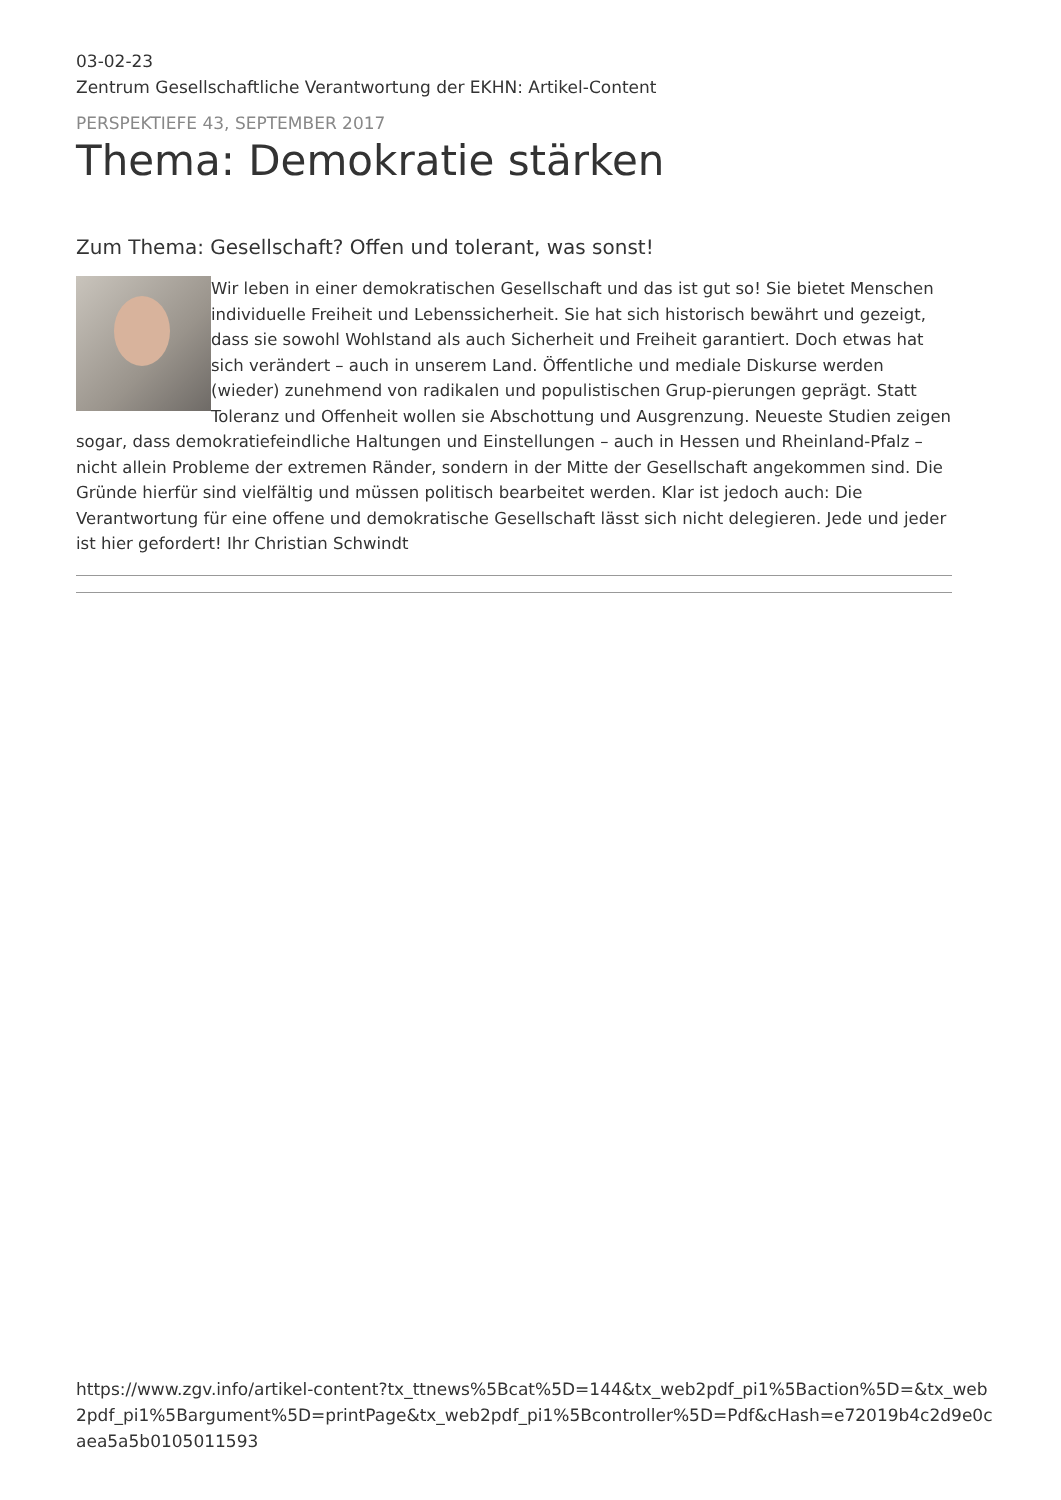03-02-23
Zentrum Gesellschaftliche Verantwortung der EKHN: Artikel-Content
PERSPEKTIEFE 43, SEPTEMBER 2017
Thema: Demokratie stärken
Zum Thema: Gesellschaft? Offen und tolerant, was sonst!
Wir leben in einer demokratischen Gesellschaft und das ist gut so! Sie bietet Menschen individuelle Freiheit und Lebenssicherheit. Sie hat sich historisch bewährt und gezeigt, dass sie sowohl Wohlstand als auch Sicherheit und Freiheit garantiert. Doch etwas hat sich verändert – auch in unserem Land. Öffentliche und mediale Diskurse werden (wieder) zunehmend von radikalen und populistischen Grup-pierungen geprägt. Statt Toleranz und Offenheit wollen sie Abschottung und Ausgrenzung. Neueste Studien zeigen sogar, dass demokratiefeindliche Haltungen und Einstellungen – auch in Hessen und Rheinland-Pfalz – nicht allein Probleme der extremen Ränder, sondern in der Mitte der Gesellschaft angekommen sind. Die Gründe hierfür sind vielfältig und müssen politisch bearbeitet werden. Klar ist jedoch auch: Die Verantwortung für eine offene und demokratische Gesellschaft lässt sich nicht delegieren. Jede und jeder ist hier gefordert! Ihr Christian Schwindt
https://www.zgv.info/artikel-content?tx_ttnews%5Bcat%5D=144&tx_web2pdf_pi1%5Baction%5D=&tx_web2pdf_pi1%5Bargument%5D=printPage&tx_web2pdf_pi1%5Bcontroller%5D=Pdf&cHash=e72019b4c2d9e0caea5a5b0105011593